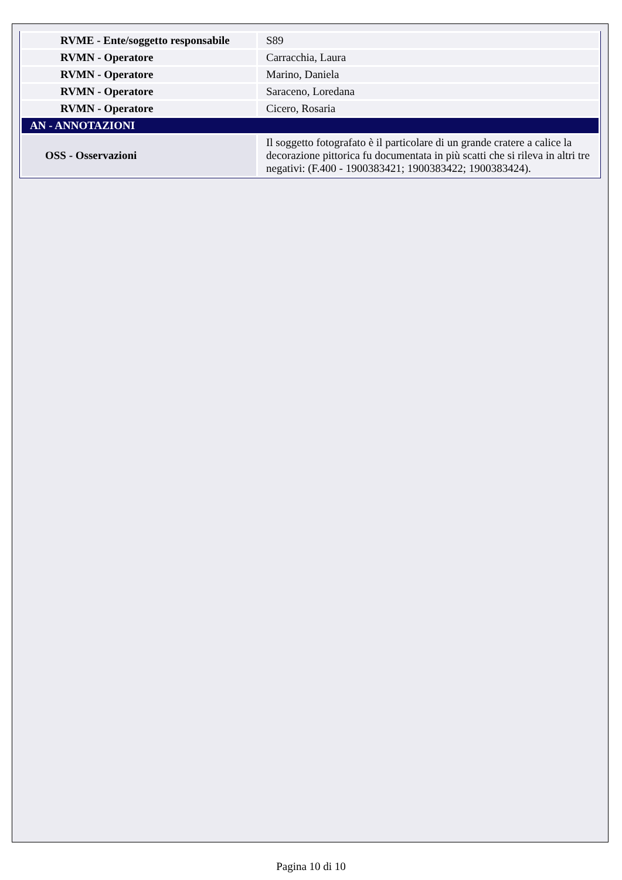| RVME - Ente/soggetto responsabile | S89 |
| RVMN - Operatore | Carracchia, Laura |
| RVMN - Operatore | Marino, Daniela |
| RVMN - Operatore | Saraceno, Loredana |
| RVMN - Operatore | Cicero, Rosaria |
| AN - ANNOTAZIONI | |
| OSS - Osservazioni | Il soggetto fotografato è il particolare di un grande cratere a calice la decorazione pittorica fu documentata in più scatti che si rileva in altri tre negativi: (F.400 - 1900383421; 1900383422; 1900383424). |
Pagina 10 di 10